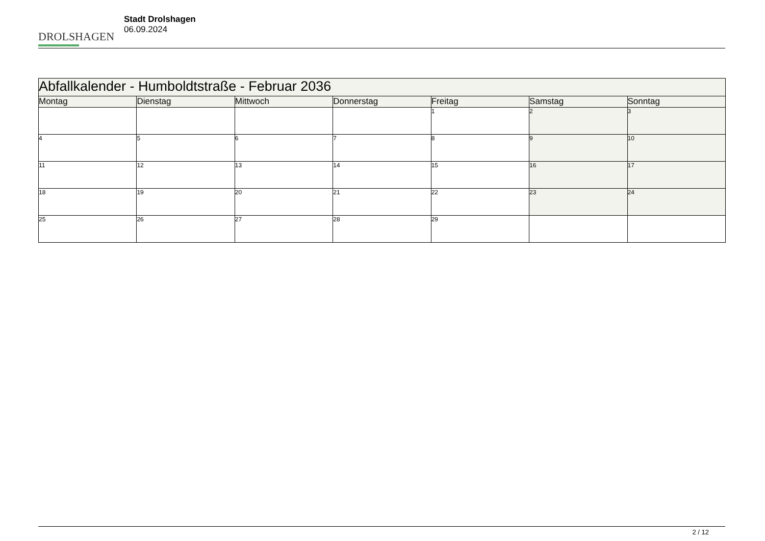DROLSHAGEN
Stadt Drolshagen
06.09.2024
| Abfallkalender - Humboldtstraße - Februar 2036 | | | | | | |
| Montag | Dienstag | Mittwoch | Donnerstag | Freitag | Samstag | Sonntag |
| | | | | 1 | 2 | 3 |
| 4 | 5 | 6 | 7 | 8 | 9 | 10 |
| 11 | 12 | 13 | 14 | 15 | 16 | 17 |
| 18 | 19 | 20 | 21 | 22 | 23 | 24 |
| 25 | 26 | 27 | 28 | 29 | | |
2 / 12